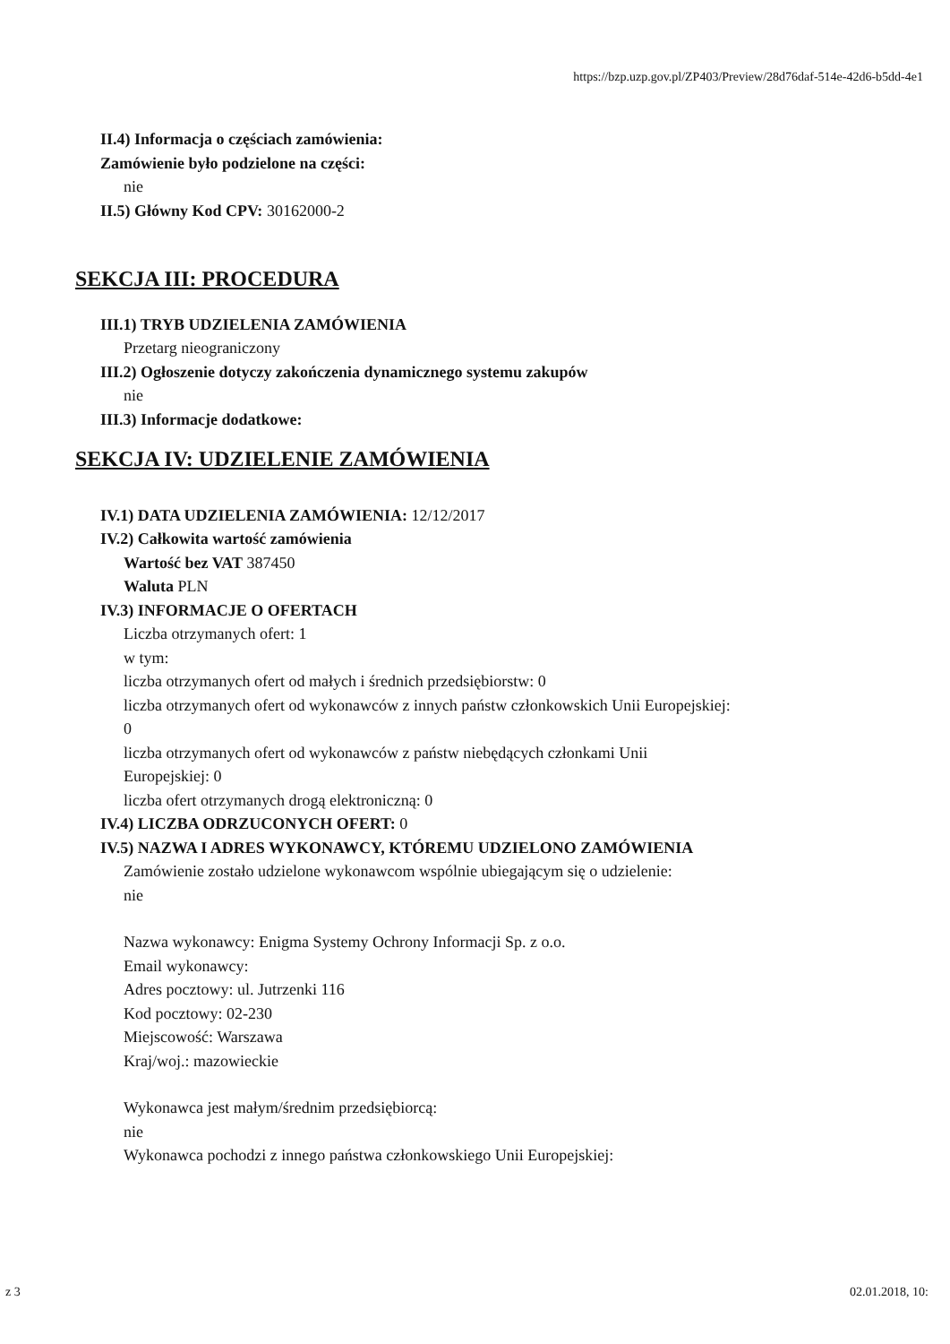https://bzp.uzp.gov.pl/ZP403/Preview/28d76daf-514e-42d6-b5dd-4e1
II.4) Informacja o częściach zamówienia:
Zamówienie było podzielone na części:
nie
II.5) Główny Kod CPV: 30162000-2
SEKCJA III: PROCEDURA
III.1) TRYB UDZIELENIA ZAMÓWIENIA
Przetarg nieograniczony
III.2) Ogłoszenie dotyczy zakończenia dynamicznego systemu zakupów
nie
III.3) Informacje dodatkowe:
SEKCJA IV: UDZIELENIE ZAMÓWIENIA
IV.1) DATA UDZIELENIA ZAMÓWIENIA: 12/12/2017
IV.2) Całkowita wartość zamówienia
Wartość bez VAT 387450
Waluta PLN
IV.3) INFORMACJE O OFERTACH
Liczba otrzymanych ofert: 1
w tym:
liczba otrzymanych ofert od małych i średnich przedsiębiorstw: 0
liczba otrzymanych ofert od wykonawców z innych państw członkowskich Unii Europejskiej:
0
liczba otrzymanych ofert od wykonawców z państw niebędących członkami Unii
Europejskiej: 0
liczba ofert otrzymanych drogą elektroniczną: 0
IV.4) LICZBA ODRZUCONYCH OFERT: 0
IV.5) NAZWA I ADRES WYKONAWCY, KTÓREMU UDZIELONO ZAMÓWIENIA
Zamówienie zostało udzielone wykonawcom wspólnie ubiegającym się o udzielenie:
nie
Nazwa wykonawcy: Enigma Systemy Ochrony Informacji Sp. z o.o.
Email wykonawcy:
Adres pocztowy: ul. Jutrzenki 116
Kod pocztowy: 02-230
Miejscowość: Warszawa
Kraj/woj.: mazowieckie
Wykonawca jest małym/średnim przedsiębiorcą:
nie
Wykonawca pochodzi z innego państwa członkowskiego Unii Europejskiej:
z 3 02.01.2018, 10: